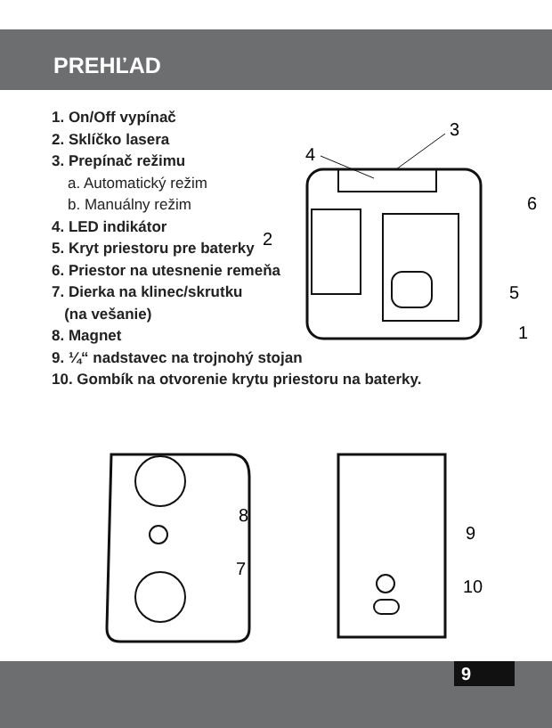PREHĽAD
1. On/Off vypínač
2. Sklíčko lasera
3. Prepínač režimu
a. Automatický režim
b. Manuálny režim
4. LED indikátor
5. Kryt priestoru pre baterky
6. Priestor na utesnenie remeňa
7. Dierka na klinec/skrutku
(na vešanie)
8. Magnet
9. ¼“ nadstavec na trojnohý stojan
10. Gombík na otvorenie krytu priestoru na baterky.
3
4
2
6
5
1
8
7
9
10
9